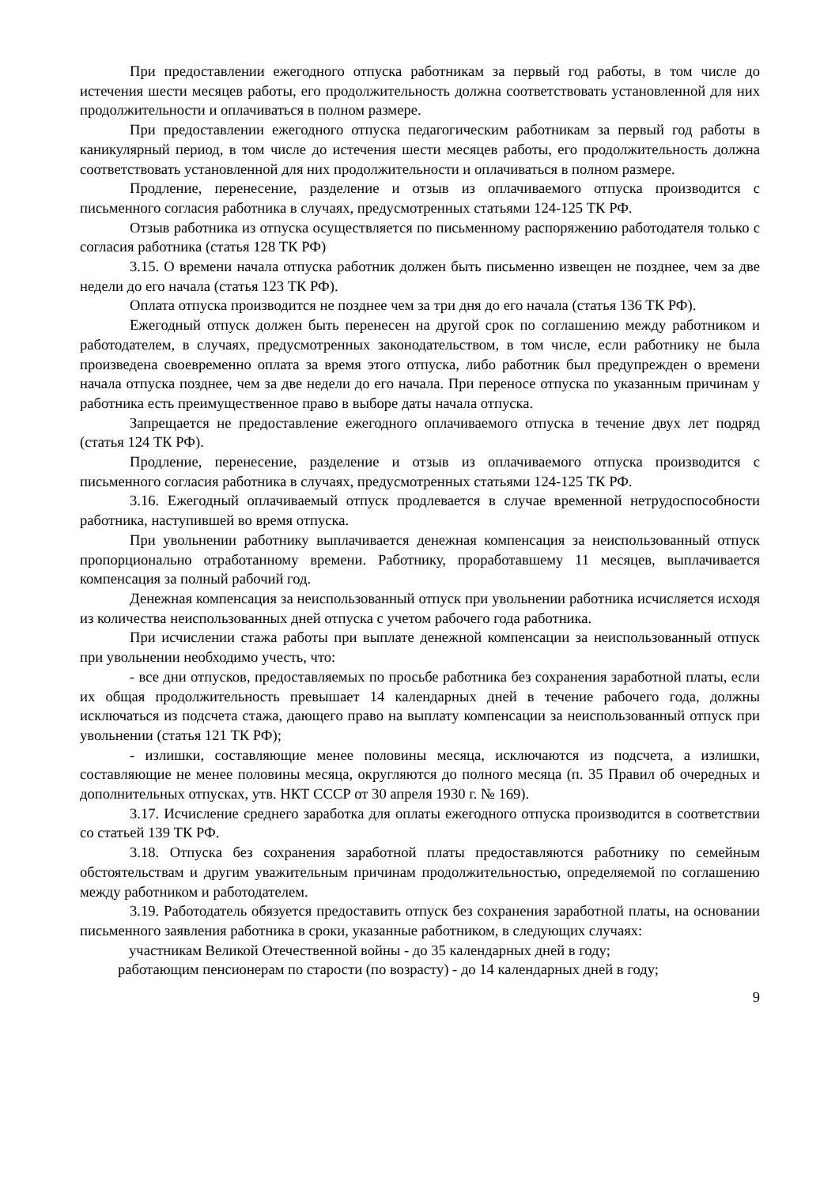При предоставлении ежегодного отпуска работникам за первый год работы, в том числе до истечения шести месяцев работы, его продолжительность должна соответствовать установленной для них продолжительности и оплачиваться в полном размере.
При предоставлении ежегодного отпуска педагогическим работникам за первый год работы в каникулярный период, в том числе до истечения шести месяцев работы, его продолжительность должна соответствовать установленной для них продолжительности и оплачиваться в полном размере.
Продление, перенесение, разделение и отзыв из оплачиваемого отпуска производится с письменного согласия работника в случаях, предусмотренных статьями 124-125 ТК РФ.
Отзыв работника из отпуска осуществляется по письменному распоряжению работодателя только с согласия работника (статья 128 ТК РФ)
3.15. О времени начала отпуска работник должен быть письменно извещен не позднее, чем за две недели до его начала (статья 123 ТК РФ).
Оплата отпуска производится не позднее чем за три дня до его начала (статья 136 ТК РФ).
Ежегодный отпуск должен быть перенесен на другой срок по соглашению между работником и работодателем, в случаях, предусмотренных законодательством, в том числе, если работнику не была произведена своевременно оплата за время этого отпуска, либо работник был предупрежден о времени начала отпуска позднее, чем за две недели до его начала. При переносе отпуска по указанным причинам у работника есть преимущественное право в выборе даты начала отпуска.
Запрещается не предоставление ежегодного оплачиваемого отпуска в течение двух лет подряд (статья 124 ТК РФ).
Продление, перенесение, разделение и отзыв из оплачиваемого отпуска производится с письменного согласия работника в случаях, предусмотренных статьями 124-125 ТК РФ.
3.16. Ежегодный оплачиваемый отпуск продлевается в случае временной нетрудоспособности работника, наступившей во время отпуска.
При увольнении работнику выплачивается денежная компенсация за неиспользованный отпуск пропорционально отработанному времени. Работнику, проработавшему 11 месяцев, выплачивается компенсация за полный рабочий год.
Денежная компенсация за неиспользованный отпуск при увольнении работника исчисляется исходя из количества неиспользованных дней отпуска с учетом рабочего года работника.
При исчислении стажа работы при выплате денежной компенсации за неиспользованный отпуск при увольнении необходимо учесть, что:
- все дни отпусков, предоставляемых по просьбе работника без сохранения заработной платы, если их общая продолжительность превышает 14 календарных дней в течение рабочего года, должны исключаться из подсчета стажа, дающего право на выплату компенсации за неиспользованный отпуск при увольнении (статья 121 ТК РФ);
- излишки, составляющие менее половины месяца, исключаются из подсчета, а излишки, составляющие не менее половины месяца, округляются до полного месяца (п. 35 Правил об очередных и дополнительных отпусках, утв. НКТ СССР от 30 апреля 1930 г. № 169).
3.17. Исчисление среднего заработка для оплаты ежегодного отпуска производится в соответствии со статьей 139 ТК РФ.
3.18. Отпуска без сохранения заработной платы предоставляются работнику по семейным обстоятельствам и другим уважительным причинам продолжительностью, определяемой по соглашению между работником и работодателем.
3.19. Работодатель обязуется предоставить отпуск без сохранения заработной платы, на основании письменного заявления работника в сроки, указанные работником, в следующих случаях:
участникам Великой Отечественной войны - до 35 календарных дней в году;
работающим пенсионерам по старости (по возрасту) - до 14 календарных дней в году;
9